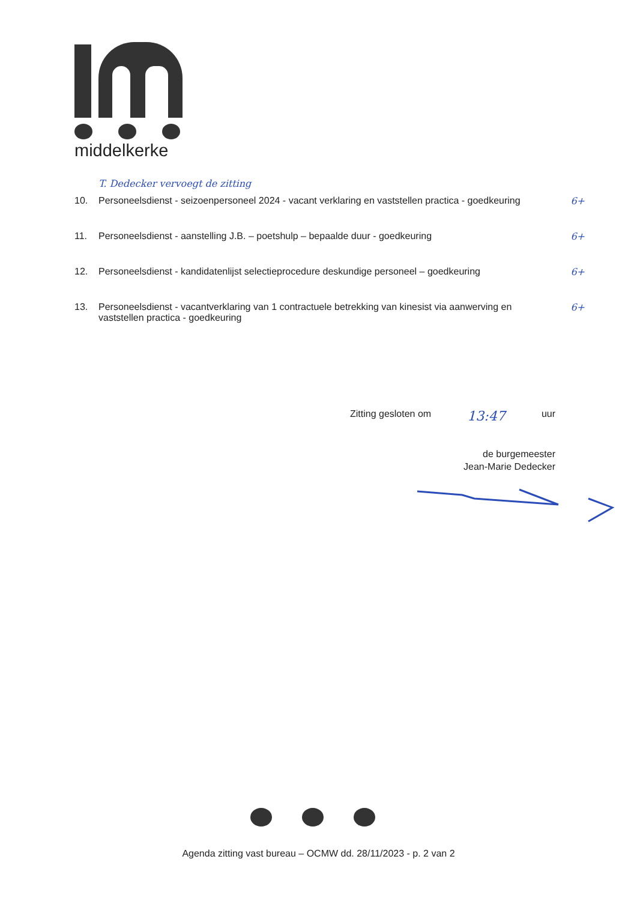middelkerke
T. Dedecker vervoegt de zitting
10. Personeelsdienst - seizoenpersoneel 2024 - vacant verklaring en vaststellen practica - goedkeuring
6+
11. Personeelsdienst - aanstelling J.B. – poetshulp – bepaalde duur - goedkeuring
6+
12. Personeelsdienst - kandidatenlijst selectieprocedure deskundige personeel – goedkeuring
6+
13. Personeelsdienst - vacantverklaring van 1 contractuele betrekking van kinesist via aanwerving en vaststellen practica - goedkeuring
6+
Zitting gesloten om 13:47 uur
de burgemeester
Jean-Marie Dedecker
Agenda zitting vast bureau – OCMW dd. 28/11/2023 - p. 2 van 2